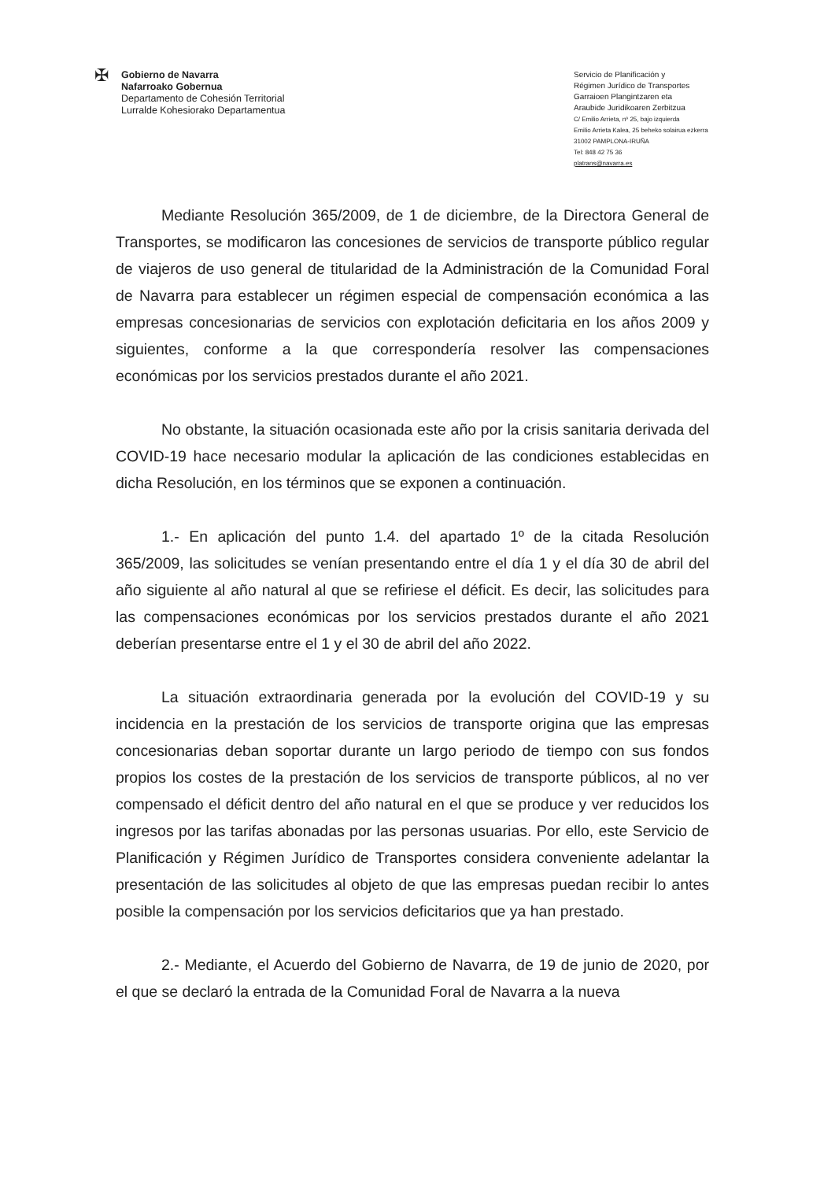✠
Gobierno de Navarra
Nafarroako Gobernua
Departamento de Cohesión Territorial
Lurralde Kohesiorako Departamentua
Servicio de Planificación y
Régimen Jurídico de Transportes
Garraioen Plangintzaren eta
Araubide Juridikoaren Zerbitzua
C/ Emilio Arrieta, nº 25, bajo izquierda
Emilio Arrieta Kalea, 25 beheko solairua ezkerra
31002 PAMPLONA-IRUÑA
Tel: 848 42 75 36
platrans@navarra.es
Mediante Resolución 365/2009, de 1 de diciembre, de la Directora General de Transportes, se modificaron las concesiones de servicios de transporte público regular de viajeros de uso general de titularidad de la Administración de la Comunidad Foral de Navarra para establecer un régimen especial de compensación económica a las empresas concesionarias de servicios con explotación deficitaria en los años 2009 y siguientes, conforme a la que correspondería resolver las compensaciones económicas por los servicios prestados durante el año 2021.
No obstante, la situación ocasionada este año por la crisis sanitaria derivada del COVID-19 hace necesario modular la aplicación de las condiciones establecidas en dicha Resolución, en los términos que se exponen a continuación.
1.- En aplicación del punto 1.4. del apartado 1º de la citada Resolución 365/2009, las solicitudes se venían presentando entre el día 1 y el día 30 de abril del año siguiente al año natural al que se refiriese el déficit. Es decir, las solicitudes para las compensaciones económicas por los servicios prestados durante el año 2021 deberían presentarse entre el 1 y el 30 de abril del año 2022.
La situación extraordinaria generada por la evolución del COVID-19 y su incidencia en la prestación de los servicios de transporte origina que las empresas concesionarias deban soportar durante un largo periodo de tiempo con sus fondos propios los costes de la prestación de los servicios de transporte públicos, al no ver compensado el déficit dentro del año natural en el que se produce y ver reducidos los ingresos por las tarifas abonadas por las personas usuarias. Por ello, este Servicio de Planificación y Régimen Jurídico de Transportes considera conveniente adelantar la presentación de las solicitudes al objeto de que las empresas puedan recibir lo antes posible la compensación por los servicios deficitarios que ya han prestado.
2.- Mediante, el Acuerdo del Gobierno de Navarra, de 19 de junio de 2020, por el que se declaró la entrada de la Comunidad Foral de Navarra a la nueva